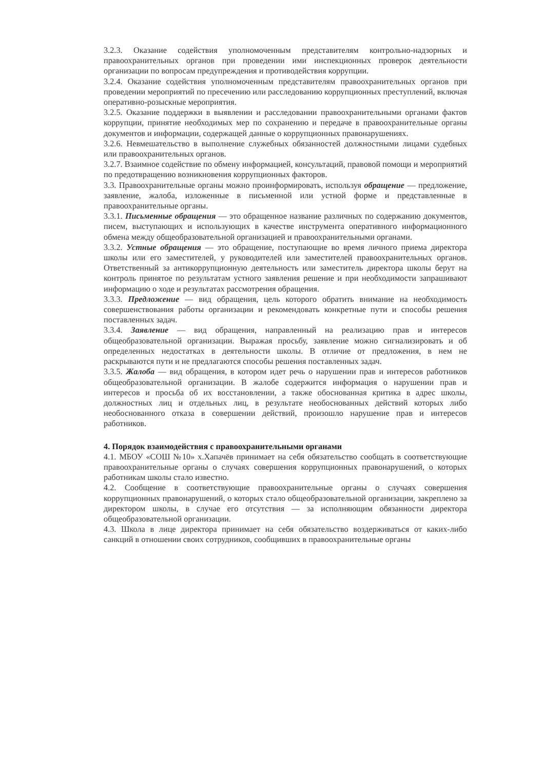3.2.3. Оказание содействия уполномоченным представителям контрольно-надзорных и правоохранительных органов при проведении ими инспекционных проверок деятельности организации по вопросам предупреждения и противодействия коррупции.
3.2.4. Оказание содействия уполномоченным представителям правоохранительных органов при проведении мероприятий по пресечению или расследованию коррупционных преступлений, включая оперативно-розыскные мероприятия.
3.2.5. Оказание поддержки в выявлении и расследовании правоохранительными органами фактов коррупции, принятие необходимых мер по сохранению и передаче в правоохранительные органы документов и информации, содержащей данные о коррупционных правонарушениях.
3.2.6. Невмешательство в выполнение служебных обязанностей должностными лицами судебных или правоохранительных органов.
3.2.7. Взаимное содействие по обмену информацией, консультаций, правовой помощи и мероприятий по предотвращению возникновения коррупционных факторов.
3.3. Правоохранительные органы можно проинформировать, используя обращение — предложение, заявление, жалоба, изложенные в письменной или устной форме и представленные в правоохранительные органы.
3.3.1. Письменные обращения — это обращенное название различных по содержанию документов, писем, выступающих и использующих в качестве инструмента оперативного информационного обмена между общеобразовательной организацией и правоохранительными органами.
3.3.2. Устные обращения — это обращение, поступающие во время личного приема директора школы или его заместителей, у руководителей или заместителей правоохранительных органов. Ответственный за антикоррупционную деятельность или заместитель директора школы берут на контроль принятое по результатам устного заявления решение и при необходимости запрашивают информацию о ходе и результатах рассмотрения обращения.
3.3.3. Предложение — вид обращения, цель которого обратить внимание на необходимость совершенствования работы организации и рекомендовать конкретные пути и способы решения поставленных задач.
3.3.4. Заявление — вид обращения, направленный на реализацию прав и интересов общеобразовательной организации. Выражая просьбу, заявление можно сигнализировать и об определенных недостатках в деятельности школы. В отличие от предложения, в нем не раскрываются пути и не предлагаются способы решения поставленных задач.
3.3.5. Жалоба — вид обращения, в котором идет речь о нарушении прав и интересов работников общеобразовательной организации. В жалобе содержится информация о нарушении прав и интересов и просьба об их восстановлении, а также обоснованная критика в адрес школы, должностных лиц и отдельных лиц, в результате необоснованных действий которых либо необоснованного отказа в совершении действий, произошло нарушение прав и интересов работников.
4. Порядок взаимодействия с правоохранительными органами
4.1. МБОУ «СОШ №10» х.Хапачёв принимает на себя обязательство сообщать в соответствующие правоохранительные органы о случаях совершения коррупционных правонарушений, о которых работникам школы стало известно.
4.2. Сообщение в соответствующие правоохранительные органы о случаях совершения коррупционных правонарушений, о которых стало общеобразовательной организации, закреплено за директором школы, в случае его отсутствия — за исполняющим обязанности директора общеобразовательной организации.
4.3. Школа в лице директора принимает на себя обязательство воздерживаться от каких-либо санкций в отношении своих сотрудников, сообщивших в правоохранительные органы